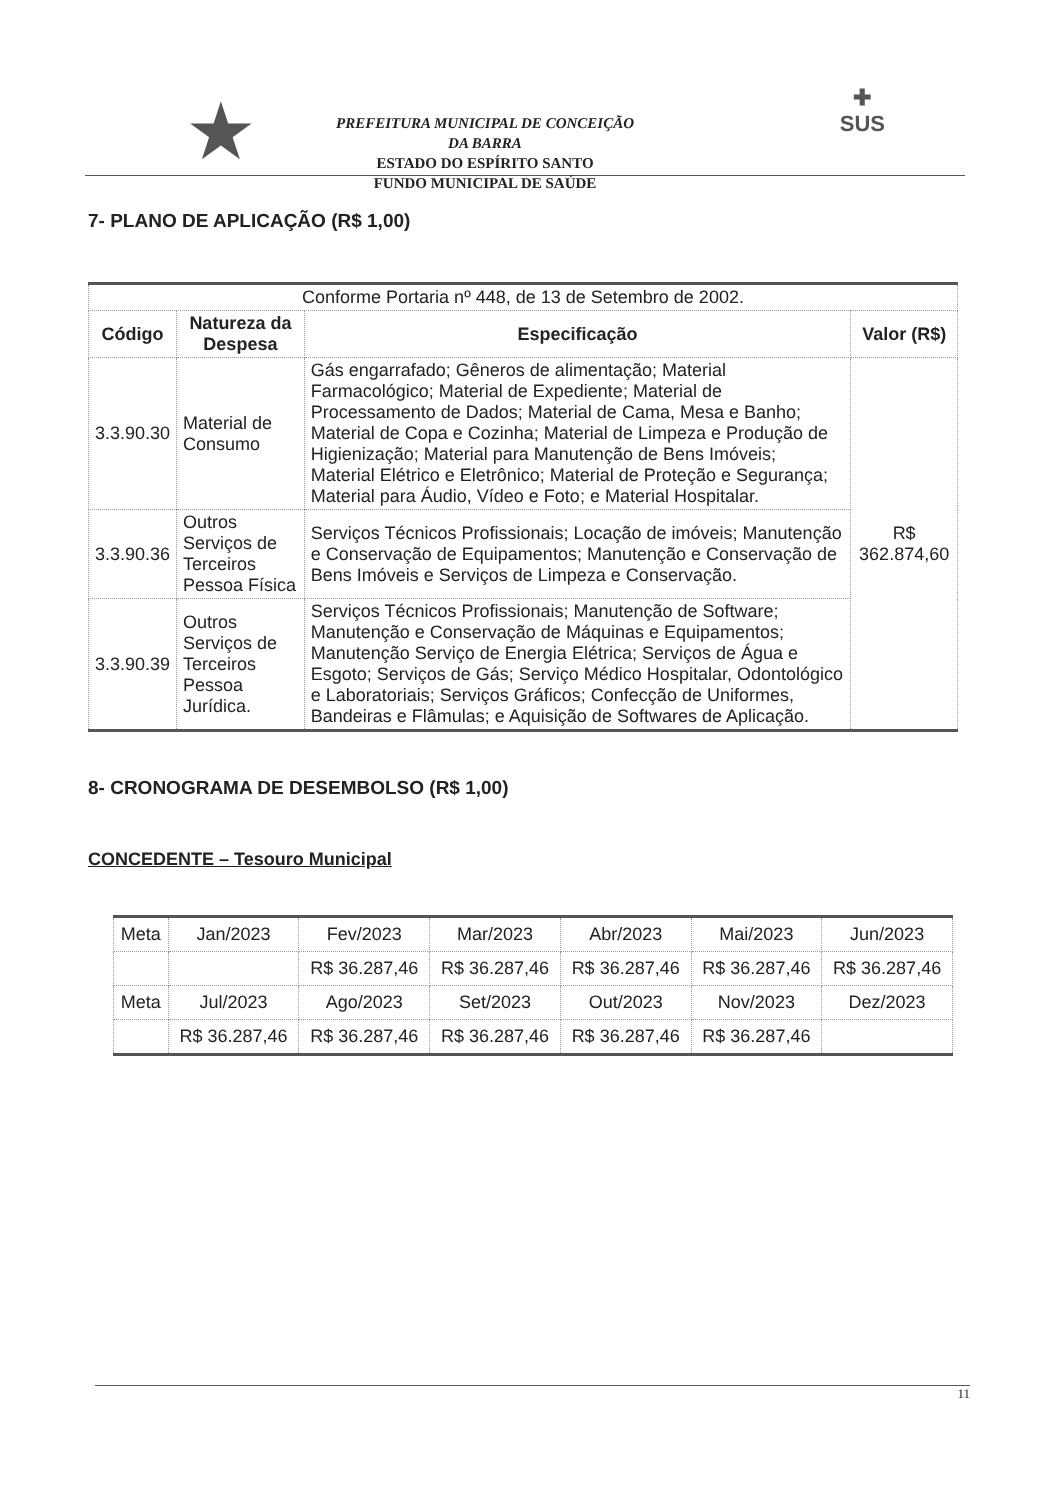★
PREFEITURA MUNICIPAL DE CONCEIÇÃO DA BARRA
ESTADO DO ESPÍRITO SANTO
FUNDO MUNICIPAL DE SAÚDE
✚
SUS
7- PLANO DE APLICAÇÃO (R$ 1,00)
| Conforme Portaria nº 448, de 13 de Setembro de 2002. | | | |
| Código | Natureza da Despesa | Especificação | Valor (R$) |
| 3.3.90.30 | Material de Consumo | Gás engarrafado; Gêneros de alimentação; Material Farmacológico; Material de Expediente; Material de Processamento de Dados; Material de Cama, Mesa e Banho; Material de Copa e Cozinha; Material de Limpeza e Produção de Higienização; Material para Manutenção de Bens Imóveis; Material Elétrico e Eletrônico; Material de Proteção e Segurança; Material para Áudio, Vídeo e Foto; e Material Hospitalar. | R$ 362.874,60 |
| 3.3.90.36 | Outros Serviços de Terceiros Pessoa Física | Serviços Técnicos Profissionais; Locação de imóveis; Manutenção e Conservação de Equipamentos; Manutenção e Conservação de Bens Imóveis e Serviços de Limpeza e Conservação. | |
| 3.3.90.39 | Outros Serviços de Terceiros Pessoa Jurídica. | Serviços Técnicos Profissionais; Manutenção de Software; Manutenção e Conservação de Máquinas e Equipamentos; Manutenção Serviço de Energia Elétrica; Serviços de Água e Esgoto; Serviços de Gás; Serviço Médico Hospitalar, Odontológico e Laboratoriais; Serviços Gráficos; Confecção de Uniformes, Bandeiras e Flâmulas; e Aquisição de Softwares de Aplicação. | |
8- CRONOGRAMA DE DESEMBOLSO (R$ 1,00)
CONCEDENTE – Tesouro Municipal
| Meta | Jan/2023 | Fev/2023 | Mar/2023 | Abr/2023 | Mai/2023 | Jun/2023 |
| | | R$ 36.287,46 | R$ 36.287,46 | R$ 36.287,46 | R$ 36.287,46 | R$ 36.287,46 |
| Meta | Jul/2023 | Ago/2023 | Set/2023 | Out/2023 | Nov/2023 | Dez/2023 |
| | R$ 36.287,46 | R$ 36.287,46 | R$ 36.287,46 | R$ 36.287,46 | R$ 36.287,46 | |
11